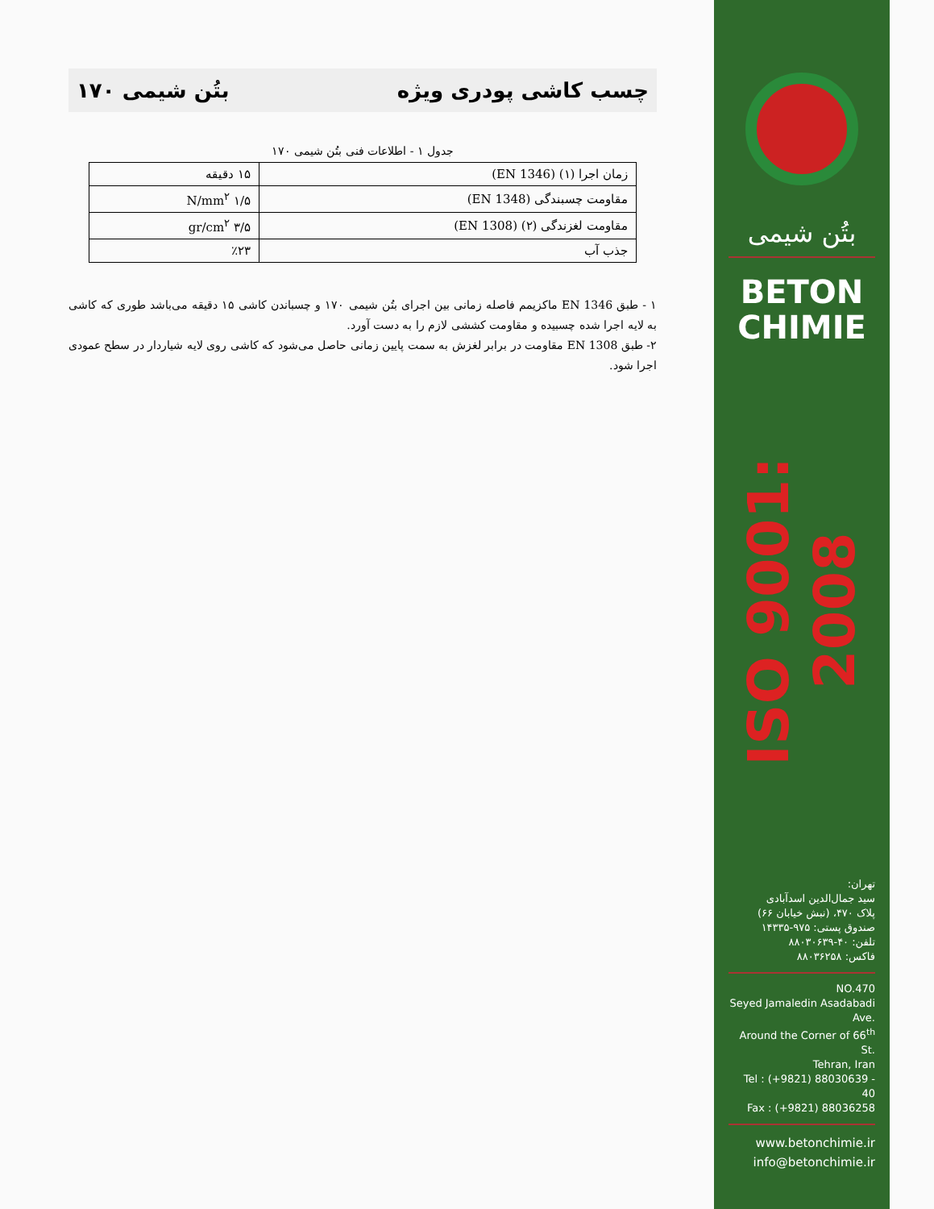چسب کاشی پودری ویژه بتُن شیمی ۱۷۰
جدول ۱ - اطلاعات فنی بتُن شیمی ۱۷۰
| زمان اجرا (۱) (EN 1346) | ۱۵ دقیقه |
| مقاومت چسبندگی (EN 1348) | ۱/۵ N/mm<sup>۲</sup> |
| مقاومت لغزندگی (۲) (EN 1308) | ۳/۵ gr/cm<sup>۲</sup> |
| جذب آب | ٪۲۳ |
۱ - طبق EN 1346 ماکزیمم فاصله زمانی بین اجرای بتُن شیمی ۱۷۰ و چسباندن کاشی ۱۵ دقیقه می‌باشد طوری که کاشی به لایه اجرا شده چسبیده و مقاومت کششی لازم را به دست آورد.
۲- طبق EN 1308 مقاومت در برابر لغزش به سمت پایین زمانی حاصل می‌شود که کاشی روی لایه شیاردار در سطح عمودی اجرا شود.
بتُن شیمی
BETON
CHIMIE
ISO 9001: 2008
تهران:
سید جمال‌الدین اسدآبادی
پلاک ۴۷۰، (نبش خیابان ۶۶)
صندوق پستی: ۹۷۵-۱۴۳۳۵
تلفن: ۴۰-۸۸۰۳۰۶۳۹
فاکس: ۸۸۰۳۶۲۵۸
NO.470
Seyed Jamaledin Asadabadi Ave.
Around the Corner of 66<sup>th</sup> St.
Tehran, Iran
Tel : (+9821) 88030639 - 40
Fax : (+9821) 88036258
www.betonchimie.ir
info@betonchimie.ir